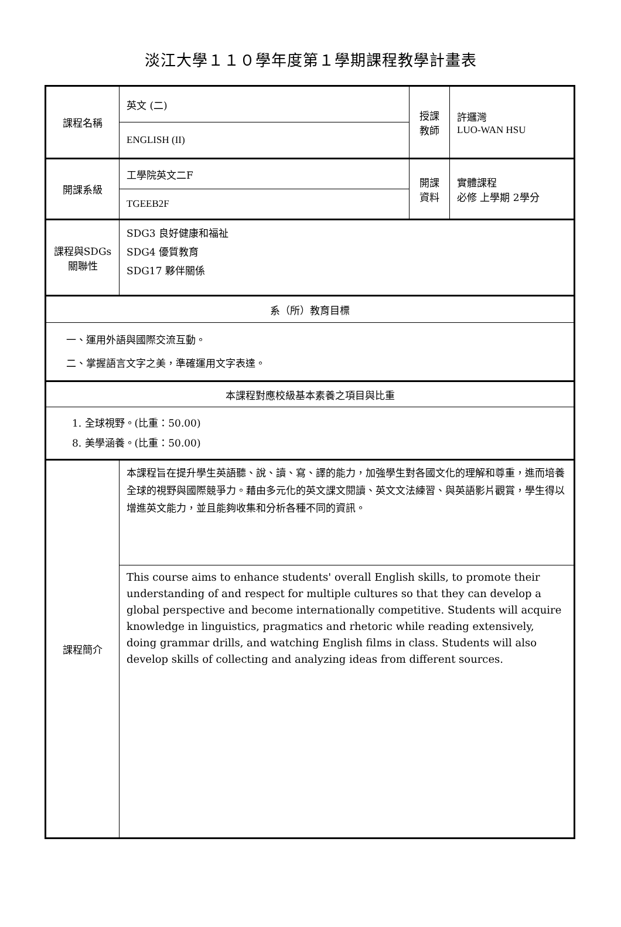淡江大學１１０學年度第１學期課程教學計畫表
| 課程名稱 | 英文 (二) | 授課 教師 | 許邏灣 LUO-WAN HSU |
| | ENGLISH (II) | | |
| 開課系級 | 工學院英文二F | 開課 資料 | 實體課程 必修 上學期 2學分 |
| | TGEEB2F | | |
| 課程與SDGs 關聯性 | SDG3 良好健康和福祉 SDG4 優質教育 SDG17 夥伴關係 | | |
| 系（所）教育目標 | | | |
| 一、運用外語與國際交流互動。 二、掌握語言文字之美，準確運用文字表達。 | | | |
| 本課程對應校級基本素養之項目與比重 | | | |
| 1. 全球視野。(比重：50.00) 8. 美學涵養。(比重：50.00) | | | |
| 課程簡介 | 本課程旨在提升學生英語聽、說、讀、寫、譯的能力，加強學生對各國文化的理解和尊重，進而培養全球的視野與國際競爭力。藉由多元化的英文課文閱讀、英文文法練習、與英語影片觀賞，學生得以增進英文能力，並且能夠收集和分析各種不同的資訊。 | | |
| | This course aims to enhance students' overall English skills, to promote their understanding of and respect for multiple cultures so that they can develop a global perspective and become internationally competitive. Students will acquire knowledge in linguistics, pragmatics and rhetoric while reading extensively, doing grammar drills, and watching English films in class. Students will also develop skills of collecting and analyzing ideas from different sources. | | |